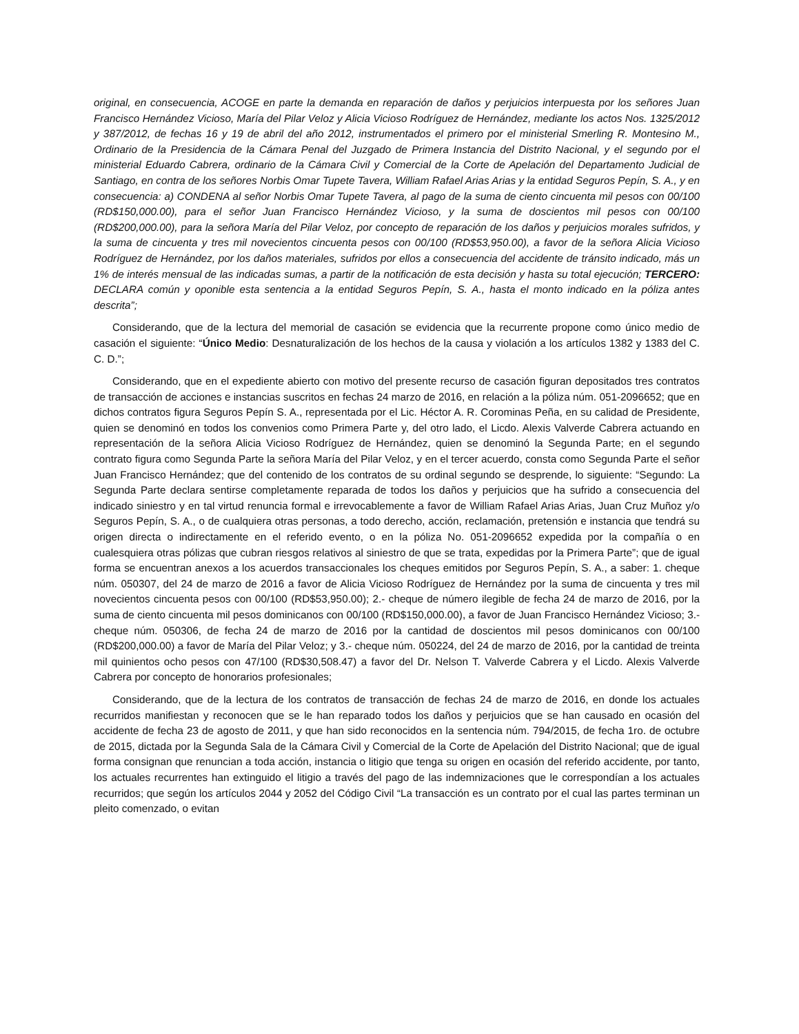original, en consecuencia, ACOGE en parte la demanda en reparación de daños y perjuicios interpuesta por los señores Juan Francisco Hernández Vicioso, María del Pilar Veloz y Alicia Vicioso Rodríguez de Hernández, mediante los actos Nos. 1325/2012 y 387/2012, de fechas 16 y 19 de abril del año 2012, instrumentados el primero por el ministerial Smerling R. Montesino M., Ordinario de la Presidencia de la Cámara Penal del Juzgado de Primera Instancia del Distrito Nacional, y el segundo por el ministerial Eduardo Cabrera, ordinario de la Cámara Civil y Comercial de la Corte de Apelación del Departamento Judicial de Santiago, en contra de los señores Norbis Omar Tupete Tavera, William Rafael Arias Arias y la entidad Seguros Pepín, S. A., y en consecuencia: a) CONDENA al señor Norbis Omar Tupete Tavera, al pago de la suma de ciento cincuenta mil pesos con 00/100 (RD$150,000.00), para el señor Juan Francisco Hernández Vicioso, y la suma de doscientos mil pesos con 00/100 (RD$200,000.00), para la señora María del Pilar Veloz, por concepto de reparación de los daños y perjuicios morales sufridos, y la suma de cincuenta y tres mil novecientos cincuenta pesos con 00/100 (RD$53,950.00), a favor de la señora Alicia Vicioso Rodríguez de Hernández, por los daños materiales, sufridos por ellos a consecuencia del accidente de tránsito indicado, más un 1% de interés mensual de las indicadas sumas, a partir de la notificación de esta decisión y hasta su total ejecución; TERCERO: DECLARA común y oponible esta sentencia a la entidad Seguros Pepín, S. A., hasta el monto indicado en la póliza antes descrita”;
Considerando, que de la lectura del memorial de casación se evidencia que la recurrente propone como único medio de casación el siguiente: “Único Medio: Desnaturalización de los hechos de la causa y violación a los artículos 1382 y 1383 del C. C. D.”;
Considerando, que en el expediente abierto con motivo del presente recurso de casación figuran depositados tres contratos de transacción de acciones e instancias suscritos en fechas 24 marzo de 2016, en relación a la póliza núm. 051-2096652; que en dichos contratos figura Seguros Pepín S. A., representada por el Lic. Héctor A. R. Corominas Peña, en su calidad de Presidente, quien se denominó en todos los convenios como Primera Parte y, del otro lado, el Licdo. Alexis Valverde Cabrera actuando en representación de la señora Alicia Vicioso Rodríguez de Hernández, quien se denominó la Segunda Parte; en el segundo contrato figura como Segunda Parte la señora María del Pilar Veloz, y en el tercer acuerdo, consta como Segunda Parte el señor Juan Francisco Hernández; que del contenido de los contratos de su ordinal segundo se desprende, lo siguiente: “Segundo: La Segunda Parte declara sentirse completamente reparada de todos los daños y perjuicios que ha sufrido a consecuencia del indicado siniestro y en tal virtud renuncia formal e irrevocablemente a favor de William Rafael Arias Arias, Juan Cruz Muñoz y/o Seguros Pepín, S. A., o de cualquiera otras personas, a todo derecho, acción, reclamación, pretensión e instancia que tendrá su origen directa o indirectamente en el referido evento, o en la póliza No. 051-2096652 expedida por la compañía o en cualesquiera otras pólizas que cubran riesgos relativos al siniestro de que se trata, expedidas por la Primera Parte”; que de igual forma se encuentran anexos a los acuerdos transaccionales los cheques emitidos por Seguros Pepín, S. A., a saber: 1. cheque núm. 050307, del 24 de marzo de 2016 a favor de Alicia Vicioso Rodríguez de Hernández por la suma de cincuenta y tres mil novecientos cincuenta pesos con 00/100 (RD$53,950.00); 2.- cheque de número ilegible de fecha 24 de marzo de 2016, por la suma de ciento cincuenta mil pesos dominicanos con 00/100 (RD$150,000.00), a favor de Juan Francisco Hernández Vicioso; 3.- cheque núm. 050306, de fecha 24 de marzo de 2016 por la cantidad de doscientos mil pesos dominicanos con 00/100 (RD$200,000.00) a favor de María del Pilar Veloz; y 3.- cheque núm. 050224, del 24 de marzo de 2016, por la cantidad de treinta mil quinientos ocho pesos con 47/100 (RD$30,508.47) a favor del Dr. Nelson T. Valverde Cabrera y el Licdo. Alexis Valverde Cabrera por concepto de honorarios profesionales;
Considerando, que de la lectura de los contratos de transacción de fechas 24 de marzo de 2016, en donde los actuales recurridos manifiestan y reconocen que se le han reparado todos los daños y perjuicios que se han causado en ocasión del accidente de fecha 23 de agosto de 2011, y que han sido reconocidos en la sentencia núm. 794/2015, de fecha 1ro. de octubre de 2015, dictada por la Segunda Sala de la Cámara Civil y Comercial de la Corte de Apelación del Distrito Nacional; que de igual forma consignan que renuncian a toda acción, instancia o litigio que tenga su origen en ocasión del referido accidente, por tanto, los actuales recurrentes han extinguido el litigio a través del pago de las indemnizaciones que le correspondían a los actuales recurridos; que según los artículos 2044 y 2052 del Código Civil “La transacción es un contrato por el cual las partes terminan un pleito comenzado, o evitan